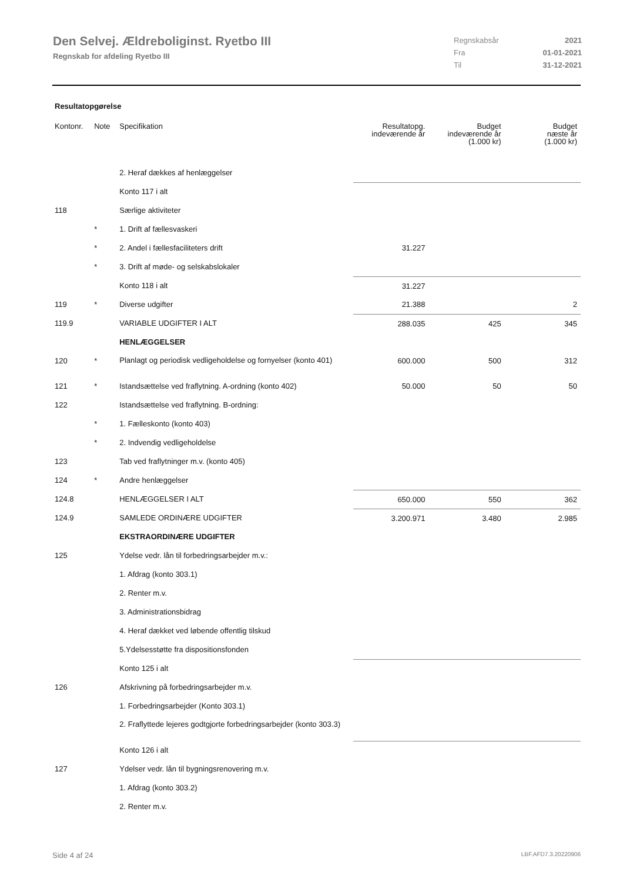Den Selvej. Ældreboliginst. Ryetbo III
Regnskab for afdeling Ryetbo III
| Regnskabsår | 2021 |
| Fra | 01-01-2021 |
| Til | 31-12-2021 |
Resultatopgørelse
| Kontonr. | Note | Specifikation | Resultatopg. indeværende år | Budget indeværende år (1.000 kr) | Budget næste år (1.000 kr) |
| --- | --- | --- | --- | --- | --- |
| | | 2. Heraf dækkes af henlæggelser | | | |
| | | Konto 117 i alt | | | |
| 118 | | Særlige aktiviteter | | | |
| | * | 1. Drift af fællesvaskeri | | | |
| | * | 2. Andel i fællesfaciliteters drift | 31.227 | | |
| | * | 3. Drift af møde- og selskabslokaler | | | |
| | | Konto 118 i alt | 31.227 | | |
| 119 | * | Diverse udgifter | 21.388 | | 2 |
| 119.9 | | VARIABLE UDGIFTER I ALT | 288.035 | 425 | 345 |
| | | HENLÆGGELSER | | | |
| 120 | * | Planlagt og periodisk vedligeholdelse og fornyelser (konto 401) | 600.000 | 500 | 312 |
| 121 | * | Istandsættelse ved fraflytning. A-ordning (konto 402) | 50.000 | 50 | 50 |
| 122 | | Istandsættelse ved fraflytning. B-ordning: | | | |
| | * | 1. Fælleskonto (konto 403) | | | |
| | * | 2. Indvendig vedligeholdelse | | | |
| 123 | | Tab ved fraflytninger m.v. (konto 405) | | | |
| 124 | * | Andre henlæggelser | | | |
| 124.8 | | HENLÆGGELSER I ALT | 650.000 | 550 | 362 |
| 124.9 | | SAMLEDE ORDINÆRE UDGIFTER | 3.200.971 | 3.480 | 2.985 |
| | | EKSTRAORDINÆRE UDGIFTER | | | |
| 125 | | Ydelse vedr. lån til forbedringsarbejder m.v.: | | | |
| | | 1. Afdrag (konto 303.1) | | | |
| | | 2. Renter m.v. | | | |
| | | 3. Administrationsbidrag | | | |
| | | 4. Heraf dækket ved løbende offentlig tilskud | | | |
| | | 5.Ydelsesstøtte fra dispositionsfonden | | | |
| | | Konto 125 i alt | | | |
| 126 | | Afskrivning på forbedringsarbejder m.v. | | | |
| | | 1. Forbedringsarbejder (Konto 303.1) | | | |
| | | 2. Fraflyttede lejeres godtgjorte forbedringsarbejder (konto 303.3) | | | |
| | | Konto 126 i alt | | | |
| 127 | | Ydelser vedr. lån til bygningsrenovering m.v. | | | |
| | | 1. Afdrag (konto 303.2) | | | |
| | | 2. Renter m.v. | | | |
Side 4 af 24 LBF.AFD7.3.20220906